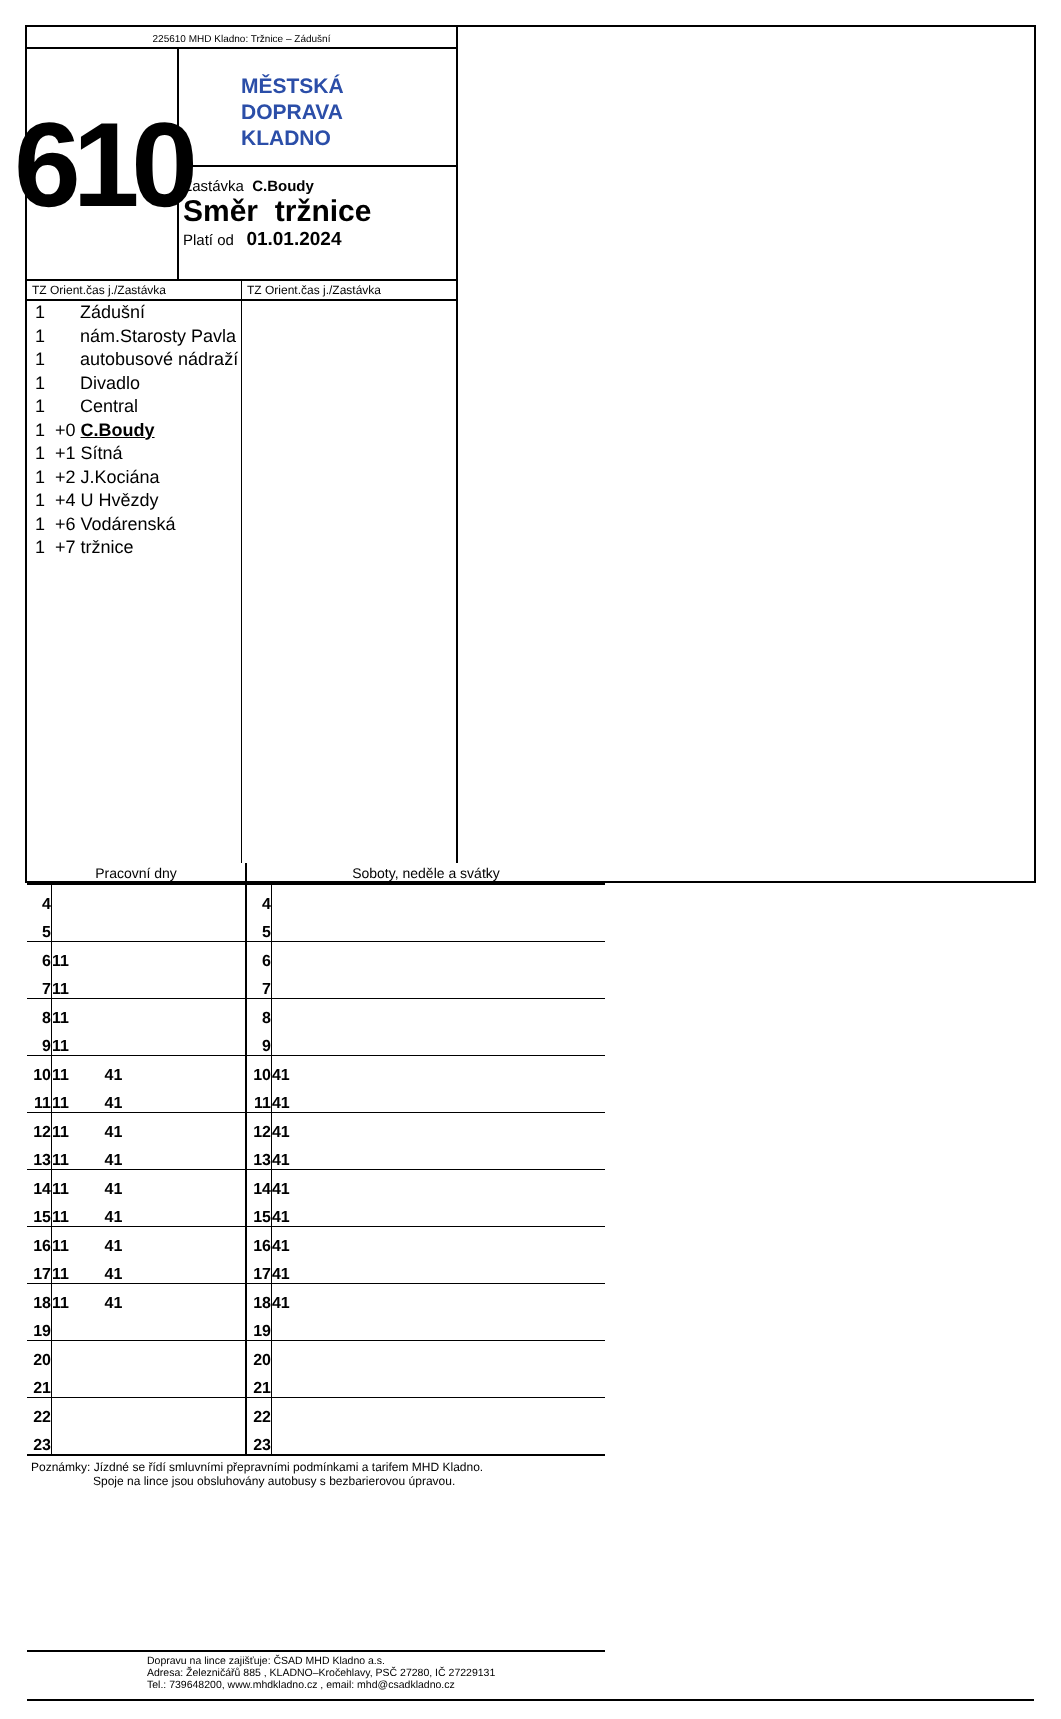225610 MHD Kladno: Tržnice – Zádušní
610
MĚSTSKÁ
DOPRAVA
KLADNO
Zastávka C.Boudy
Směr tržnice
Platí od 01.01.2024
TZ Orient.čas j./Zastávka
1 Zádušní
1 nám.Starosty Pavla
1 autobusové nádraží
1 Divadlo
1 Central
1 +0 C.Boudy
1 +1 Sítná
1 +2 J.Kociána
1 +4 U Hvězdy
1 +6 Vodárenská
1 +7 tržnice
TZ Orient.čas j./Zastávka
| Pracovní dny | | Soboty, neděle a svátky | |
| --- | --- | --- | --- |
| 4 | | 4 | |
| 5 | | 5 | |
| 6 | 11 | 6 | |
| 7 | 11 | 7 | |
| 8 | 11 | 8 | |
| 9 | 11 | 9 | |
| 10 | 11 41 | 10 | 41 |
| 11 | 11 41 | 11 | 41 |
| 12 | 11 41 | 12 | 41 |
| 13 | 11 41 | 13 | 41 |
| 14 | 11 41 | 14 | 41 |
| 15 | 11 41 | 15 | 41 |
| 16 | 11 41 | 16 | 41 |
| 17 | 11 41 | 17 | 41 |
| 18 | 11 41 | 18 | 41 |
| 19 | | 19 | |
| 20 | | 20 | |
| 21 | | 21 | |
| 22 | | 22 | |
| 23 | | 23 | |
Poznámky: Jízdné se řídí smluvními přepravními podmínkami a tarifem MHD Kladno.
Spoje na lince jsou obsluhovány autobusy s bezbarierovou úpravou.
Dopravu na lince zajišťuje: ČSAD MHD Kladno a.s.
Adresa: Železničářů 885 , KLADNO–Kročehlavy, PSČ 27280, IČ 27229131
Tel.: 739648200, www.mhdkladno.cz , email: mhd@csadkladno.cz